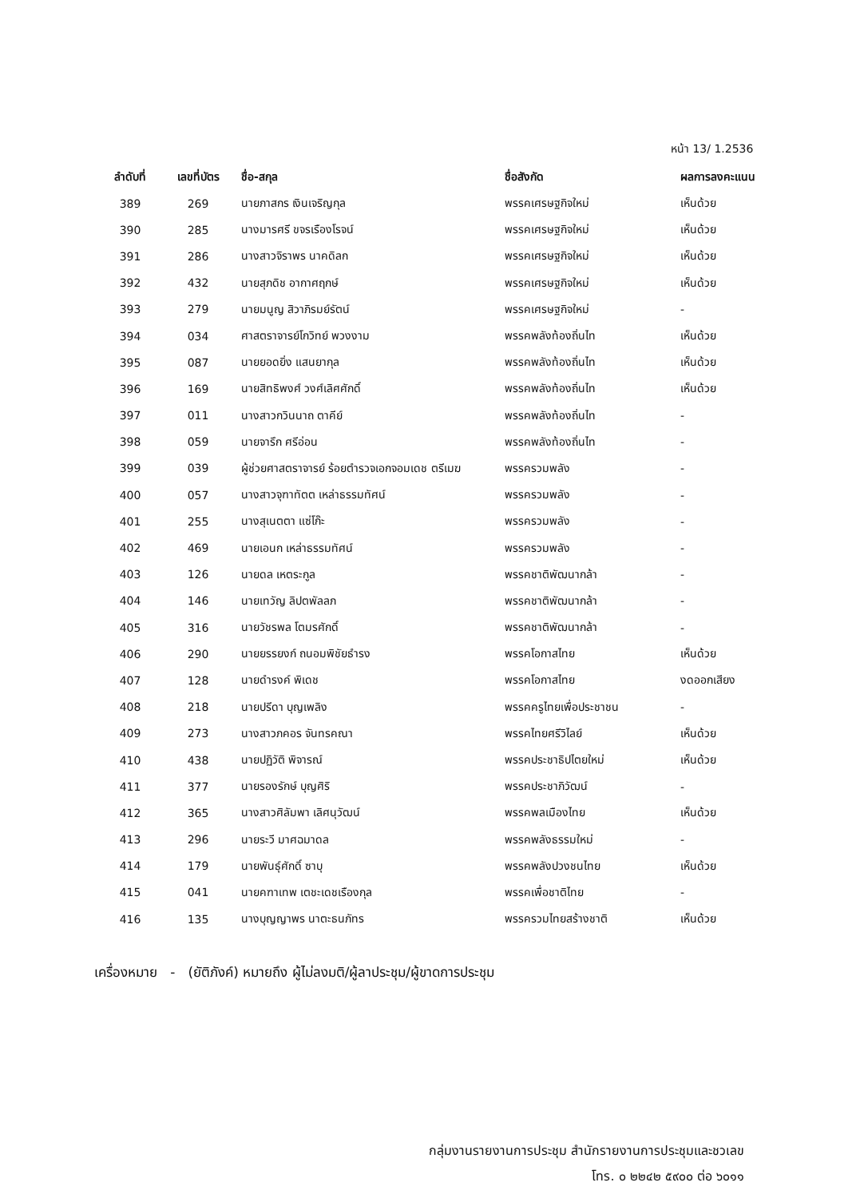หน้า 13/ 1.2536
| ลำดับที่ | เลขที่บัตร | ชื่อ-สกุล | ชื่อสังกัด | ผลการลงคะแนน |
| --- | --- | --- | --- | --- |
| 389 | 269 | นายภาสกร เงินเจริญกุล | พรรคเศรษฐกิจใหม่ | เห็นด้วย |
| 390 | 285 | นางมารศรี ขจรเรืองโรจน์ | พรรคเศรษฐกิจใหม่ | เห็นด้วย |
| 391 | 286 | นางสาวจิราพร นาคดิลก | พรรคเศรษฐกิจใหม่ | เห็นด้วย |
| 392 | 432 | นายสุภดิช อากาศฤกษ์ | พรรคเศรษฐกิจใหม่ | เห็นด้วย |
| 393 | 279 | นายมนูญ สิวาภิรมย์รัตน์ | พรรคเศรษฐกิจใหม่ | - |
| 394 | 034 | ศาสตราจารย์โกวิทย์ พวงงาม | พรรคพลังท้องถิ่นไท | เห็นด้วย |
| 395 | 087 | นายยอดยิ่ง แสนยากุล | พรรคพลังท้องถิ่นไท | เห็นด้วย |
| 396 | 169 | นายสิทธิพงศ์ วงศ์เลิศศักดิ์ | พรรคพลังท้องถิ่นไท | เห็นด้วย |
| 397 | 011 | นางสาวกวินนาถ ตาคีย์ | พรรคพลังท้องถิ่นไท | - |
| 398 | 059 | นายจารึก ศรีอ่อน | พรรคพลังท้องถิ่นไท | - |
| 399 | 039 | ผู้ช่วยศาสตราจารย์ ร้อยตำรวจเอกจอมเดช ตรีเมฆ | พรรครวมพลัง | - |
| 400 | 057 | นางสาวจุฑาทัตต เหล่าธรรมทัศน์ | พรรครวมพลัง | - |
| 401 | 255 | นางสุเนตตา แซ่โก๊ะ | พรรครวมพลัง | - |
| 402 | 469 | นายเอนก เหล่าธรรมทัศน์ | พรรครวมพลัง | - |
| 403 | 126 | นายดล เหตระกูล | พรรคชาติพัฒนากล้า | - |
| 404 | 146 | นายเทวัญ ลิปตพัลลภ | พรรคชาติพัฒนากล้า | - |
| 405 | 316 | นายวัชรพล โตมรศักดิ์ | พรรคชาติพัฒนากล้า | - |
| 406 | 290 | นายยรรยงก์ ถนอมพิชัยธำรง | พรรคโอกาสไทย | เห็นด้วย |
| 407 | 128 | นายดำรงค์ พิเดช | พรรคโอกาสไทย | งดออกเสียง |
| 408 | 218 | นายปรีดา บุญเพลิง | พรรคครูไทยเพื่อประชาชน | - |
| 409 | 273 | นางสาวภคอร จันทรคณา | พรรคไทยศรีวิไลย์ | เห็นด้วย |
| 410 | 438 | นายปฏิวัติ พิจารณ์ | พรรคประชาธิปไตยใหม่ | เห็นด้วย |
| 411 | 377 | นายรองรักษ์ บุญศิริ | พรรคประชาภิวัฒน์ | - |
| 412 | 365 | นางสาวศิลัมพา เลิศนุวัฒน์ | พรรคพลเมืองไทย | เห็นด้วย |
| 413 | 296 | นายระวี มาศฉมาดล | พรรคพลังธรรมใหม่ | - |
| 414 | 179 | นายพันธุ์ศักดิ์ ซาบุ | พรรคพลังปวงชนไทย | เห็นด้วย |
| 415 | 041 | นายคฑาเทพ เตชะเดชเรืองกุล | พรรคเพื่อชาติไทย | - |
| 416 | 135 | นางบุญญาพร นาตะธนภัทร | พรรครวมไทยสร้างชาติ | เห็นด้วย |
เครื่องหมาย - (ยัติภังค์) หมายถึง ผู้ไม่ลงมติ/ผู้ลาประชุม/ผู้ขาดการประชุม
กลุ่มงานรายงานการประชุม สำนักรายงานการประชุมและชวเลข
โทร. ๐ ๒๒๔๒ ๕๙๐๐ ต่อ ๖๐๑๑